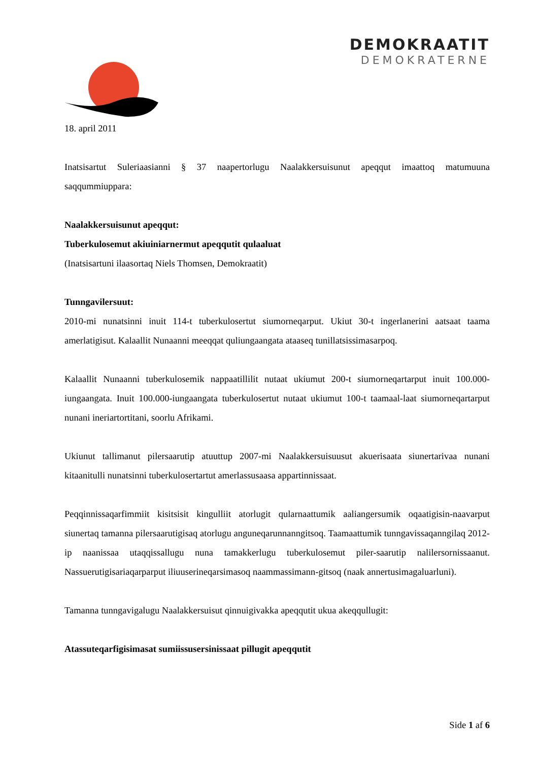DEMOKRAATIT
DEMOKRATERNE
18. april 2011
Inatsisartut Suleriaasianni § 37 naapertorlugu Naalakkersuisunut apeqqut imaattoq matumuuna saqqummiuppara:
Naalakkersuisunut apeqqut:
Tuberkulosemut akiuiniarnermut apeqqutit qulaaluat
(Inatsisartuni ilaasortaq Niels Thomsen, Demokraatit)
Tunngavilersuut:
2010-mi nunatsinni inuit 114-t tuberkulosertut siumorneqarput. Ukiut 30-t ingerlanerini aatsaat taama amerlatigisut. Kalaallit Nunaanni meeqqat quliungaangata ataaseq tunillatsissimasarpoq.
Kalaallit Nunaanni tuberkulosemik nappaatillilit nutaat ukiumut 200-t siumorneqartarput inuit 100.000-iungaangata. Inuit 100.000-iungaangata tuberkulosertut nutaat ukiumut 100-t taamaal-laat siumorneqartarput nunani ineriartortitani, soorlu Afrikami.
Ukiunut tallimanut pilersaarutip atuuttup 2007-mi Naalakkersuisuusut akuerisaata siunertarivaa nunani kitaanitulli nunatsinni tuberkulosertartut amerlassusaasa appartinnissaat.
Peqqinnissaqarfimmiit kisitsisit kingulliit atorlugit qularnaattumik aaliangersumik oqaatigisin-naavarput siunertaq tamanna pilersaarutigisaq atorlugu anguneqarunnanngitsoq. Taamaattumik tunngavissaqanngilaq 2012-ip naanissaa utaqqissallugu nuna tamakkerlugu tuberkulosemut piler-saarutip nalilersornissaanut. Nassuerutigisariaqarparput iliuuserineqarsimasoq naammassimann-gitsoq (naak annertusimagaluarluni).
Tamanna tunngavigalugu Naalakkersuisut qinnuigivakka apeqqutit ukua akeqqullugit:
Atassuteqarfigisimasat sumiissusersinissaat pillugit apeqqutit
Side 1 af 6